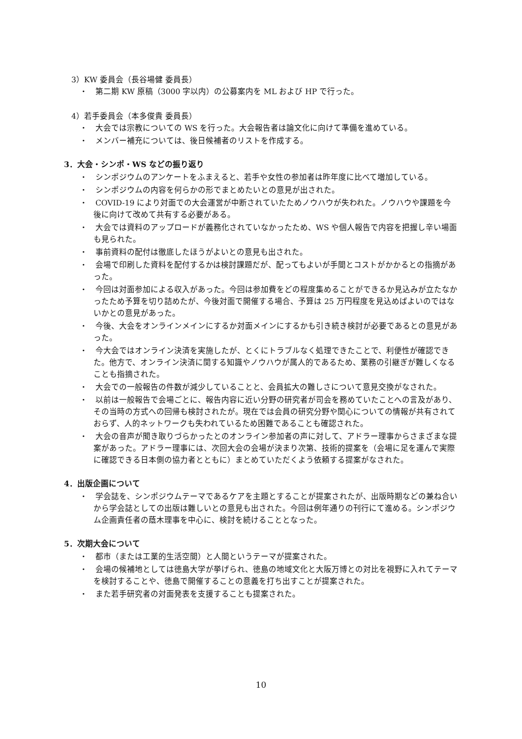3）KW 委員会（長谷場健 委員長）
・　第二期 KW 原稿（3000 字以内）の公募案内を ML および HP で行った。
4）若手委員会（本多俊貴 委員長）
・　大会では宗教についての WS を行った。大会報告者は論文化に向けて準備を進めている。
・　メンバー補充については、後日候補者のリストを作成する。
3．大会・シンポ・WS などの振り返り
・　シンポジウムのアンケートをふまえると、若手や女性の参加者は昨年度に比べて増加している。
・　シンポジウムの内容を何らかの形でまとめたいとの意見が出された。
・　COVID-19 により対面での大会運営が中断されていたためノウハウが失われた。ノウハウや課題を今後に向けて改めて共有する必要がある。
・　大会では資料のアップロードが義務化されていなかったため、WS や個人報告で内容を把握し辛い場面も見られた。
・　事前資料の配付は徹底したほうがよいとの意見も出された。
・　会場で印刷した資料を配付するかは検討課題だが、配ってもよいが手間とコストがかかるとの指摘があった。
・　今回は対面参加による収入があった。今回は参加費をどの程度集めることができるか見込みが立たなかったため予算を切り詰めたが、今後対面で開催する場合、予算は 25 万円程度を見込めばよいのではないかとの意見があった。
・　今後、大会をオンラインメインにするか対面メインにするかも引き続き検討が必要であるとの意見があった。
・　今大会ではオンライン決済を実施したが、とくにトラブルなく処理できたことで、利便性が確認できた。他方で、オンライン決済に関する知識やノウハウが属人的であるため、業務の引継ぎが難しくなることも指摘された。
・　大会での一般報告の件数が減少していることと、会員拡大の難しさについて意見交換がなされた。
・　以前は一般報告で会場ごとに、報告内容に近い分野の研究者が司会を務めていたことへの言及があり、その当時の方式への回帰も検討されたが。現在では会員の研究分野や関心についての情報が共有されておらず、人的ネットワークも失われているため困難であることも確認された。
・　大会の音声が聞き取りづらかったとのオンライン参加者の声に対して、アドラー理事からさまざまな提案があった。アドラー理事には、次回大会の会場が決まり次第、技術的提案を（会場に足を運んで実際に確認できる日本側の協力者とともに）まとめていただくよう依頼する提案がなされた。
4．出版企画について
・　学会誌を、シンポジウムテーマであるケアを主題とすることが提案されたが、出版時期などの兼ね合いから学会誌としての出版は難しいとの意見も出された。今回は例年通りの刊行にて進める。シンポジウム企画責任者の蔭木理事を中心に、検討を続けることとなった。
5．次期大会について
・　都市（または工業的生活空間）と人間というテーマが提案された。
・　会場の候補地としては徳島大学が挙げられ、徳島の地域文化と大阪万博との対比を視野に入れてテーマを検討することや、徳島で開催することの意義を打ち出すことが提案された。
・　また若手研究者の対面発表を支援することも提案された。
10